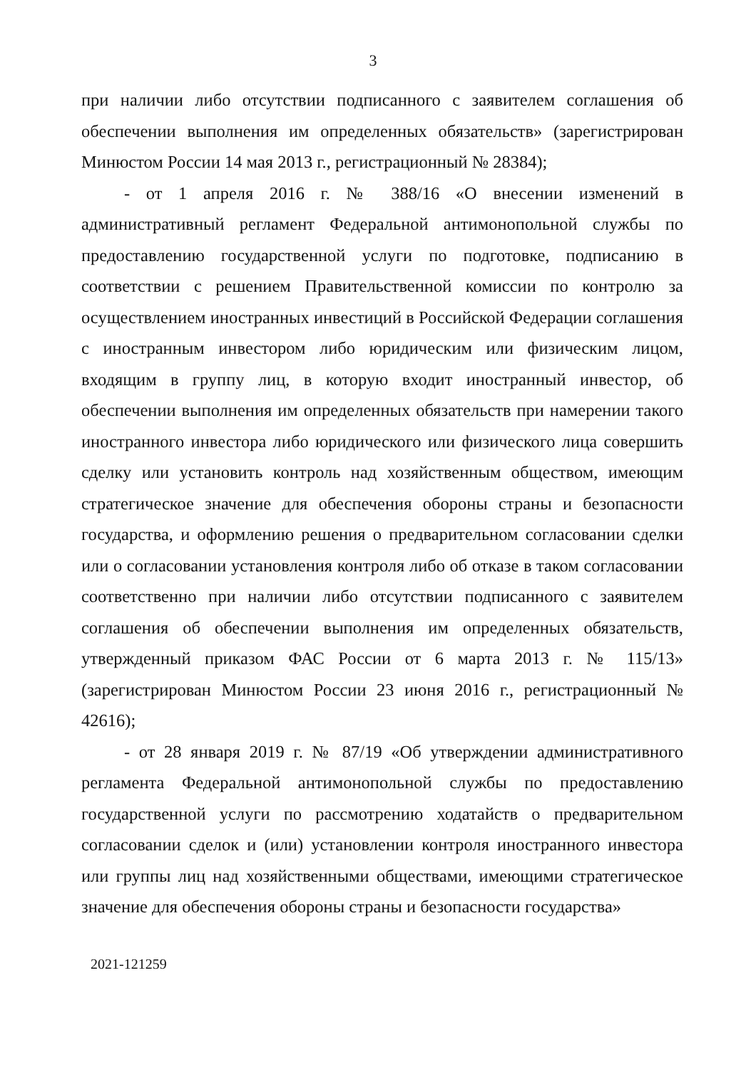3
при наличии либо отсутствии подписанного с заявителем соглашения об обеспечении выполнения им определенных обязательств» (зарегистрирован Минюстом России 14 мая 2013 г., регистрационный № 28384);
- от 1 апреля 2016 г. № 388/16 «О внесении изменений в административный регламент Федеральной антимонопольной службы по предоставлению государственной услуги по подготовке, подписанию в соответствии с решением Правительственной комиссии по контролю за осуществлением иностранных инвестиций в Российской Федерации соглашения с иностранным инвестором либо юридическим или физическим лицом, входящим в группу лиц, в которую входит иностранный инвестор, об обеспечении выполнения им определенных обязательств при намерении такого иностранного инвестора либо юридического или физического лица совершить сделку или установить контроль над хозяйственным обществом, имеющим стратегическое значение для обеспечения обороны страны и безопасности государства, и оформлению решения о предварительном согласовании сделки или о согласовании установления контроля либо об отказе в таком согласовании соответственно при наличии либо отсутствии подписанного с заявителем соглашения об обеспечении выполнения им определенных обязательств, утвержденный приказом ФАС России от 6 марта 2013 г. № 115/13» (зарегистрирован Минюстом России 23 июня 2016 г., регистрационный № 42616);
- от 28 января 2019 г. № 87/19 «Об утверждении административного регламента Федеральной антимонопольной службы по предоставлению государственной услуги по рассмотрению ходатайств о предварительном согласовании сделок и (или) установлении контроля иностранного инвестора или группы лиц над хозяйственными обществами, имеющими стратегическое значение для обеспечения обороны страны и безопасности государства»
2021-121259